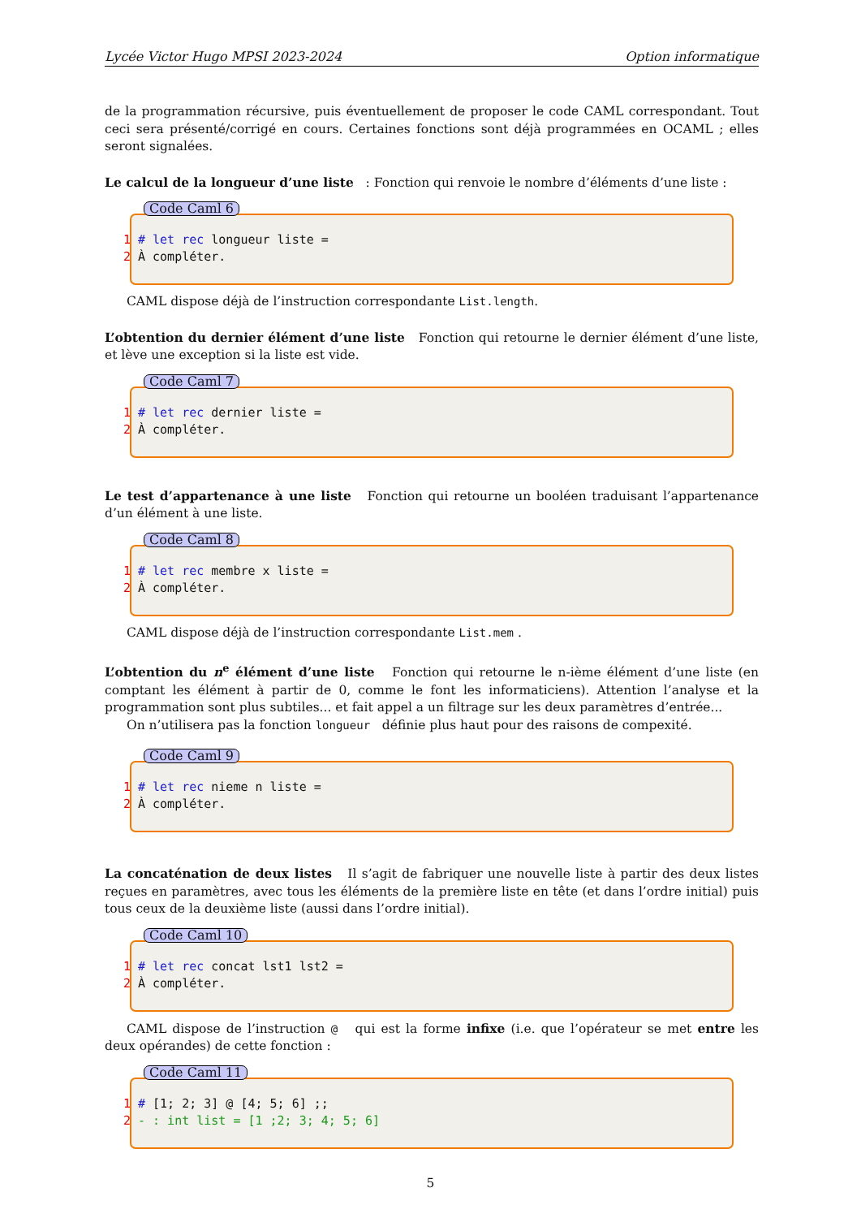Lycée Victor Hugo MPSI 2023-2024 Option informatique
de la programmation récursive, puis éventuellement de proposer le code CAML correspondant. Tout ceci sera présenté/corrigé en cours. Certaines fonctions sont déjà programmées en OCAML ; elles seront signalées.
Le calcul de la longueur d’une liste : Fonction qui renvoie le nombre d’éléments d’une liste :
Code Caml 6
1 # let rec longueur liste =
2 À compléter.
CAML dispose déjà de l’instruction correspondante List.length.
L’obtention du dernier élément d’une liste Fonction qui retourne le dernier élément d’une liste, et lève une exception si la liste est vide.
Code Caml 7
1 # let rec dernier liste =
2 À compléter.
Le test d’appartenance à une liste Fonction qui retourne un booléen traduisant l’appartenance d’un élément à une liste.
Code Caml 8
1 # let rec membre x liste =
2 À compléter.
CAML dispose déjà de l’instruction correspondante List.mem .
L’obtention du n<sup>e</sup> élément d’une liste Fonction qui retourne le n-ième élément d’une liste (en comptant les élément à partir de 0, comme le font les informaticiens). Attention l’analyse et la programmation sont plus subtiles... et fait appel a un filtrage sur les deux paramètres d’entrée...
On n’utilisera pas la fonction longueur définie plus haut pour des raisons de compexité.
Code Caml 9
1 # let rec nieme n liste =
2 À compléter.
La concaténation de deux listes Il s’agit de fabriquer une nouvelle liste à partir des deux listes reçues en paramètres, avec tous les éléments de la première liste en tête (et dans l’ordre initial) puis tous ceux de la deuxième liste (aussi dans l’ordre initial).
Code Caml 10
1 # let rec concat lst1 lst2 =
2 À compléter.
CAML dispose de l’instruction @ qui est la forme infixe (i.e. que l’opérateur se met entre les deux opérandes) de cette fonction :
Code Caml 11
1 # [1; 2; 3] @ [4; 5; 6] ;;
2 - : int list = [1 ;2; 3; 4; 5; 6]
5